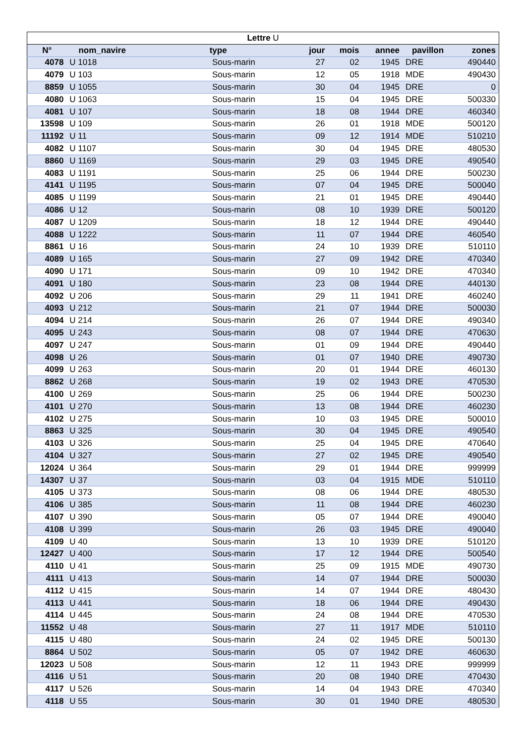| Lettre U | | | | | | | |
| --- | --- | --- | --- | --- | --- | --- | --- |
| N° | nom_navire | type | jour | mois | annee | pavillon | zones |
| 4078 | U 1018 | Sous-marin | 27 | 02 | 1945 | DRE | 490440 |
| 4079 | U 103 | Sous-marin | 12 | 05 | 1918 | MDE | 490430 |
| 8859 | U 1055 | Sous-marin | 30 | 04 | 1945 | DRE | 0 |
| 4080 | U 1063 | Sous-marin | 15 | 04 | 1945 | DRE | 500330 |
| 4081 | U 107 | Sous-marin | 18 | 08 | 1944 | DRE | 460340 |
| 13598 | U 109 | Sous-marin | 26 | 01 | 1918 | MDE | 500120 |
| 11192 | U 11 | Sous-marin | 09 | 12 | 1914 | MDE | 510210 |
| 4082 | U 1107 | Sous-marin | 30 | 04 | 1945 | DRE | 480530 |
| 8860 | U 1169 | Sous-marin | 29 | 03 | 1945 | DRE | 490540 |
| 4083 | U 1191 | Sous-marin | 25 | 06 | 1944 | DRE | 500230 |
| 4141 | U 1195 | Sous-marin | 07 | 04 | 1945 | DRE | 500040 |
| 4085 | U 1199 | Sous-marin | 21 | 01 | 1945 | DRE | 490440 |
| 4086 | U 12 | Sous-marin | 08 | 10 | 1939 | DRE | 500120 |
| 4087 | U 1209 | Sous-marin | 18 | 12 | 1944 | DRE | 490440 |
| 4088 | U 1222 | Sous-marin | 11 | 07 | 1944 | DRE | 460540 |
| 8861 | U 16 | Sous-marin | 24 | 10 | 1939 | DRE | 510110 |
| 4089 | U 165 | Sous-marin | 27 | 09 | 1942 | DRE | 470340 |
| 4090 | U 171 | Sous-marin | 09 | 10 | 1942 | DRE | 470340 |
| 4091 | U 180 | Sous-marin | 23 | 08 | 1944 | DRE | 440130 |
| 4092 | U 206 | Sous-marin | 29 | 11 | 1941 | DRE | 460240 |
| 4093 | U 212 | Sous-marin | 21 | 07 | 1944 | DRE | 500030 |
| 4094 | U 214 | Sous-marin | 26 | 07 | 1944 | DRE | 490340 |
| 4095 | U 243 | Sous-marin | 08 | 07 | 1944 | DRE | 470630 |
| 4097 | U 247 | Sous-marin | 01 | 09 | 1944 | DRE | 490440 |
| 4098 | U 26 | Sous-marin | 01 | 07 | 1940 | DRE | 490730 |
| 4099 | U 263 | Sous-marin | 20 | 01 | 1944 | DRE | 460130 |
| 8862 | U 268 | Sous-marin | 19 | 02 | 1943 | DRE | 470530 |
| 4100 | U 269 | Sous-marin | 25 | 06 | 1944 | DRE | 500230 |
| 4101 | U 270 | Sous-marin | 13 | 08 | 1944 | DRE | 460230 |
| 4102 | U 275 | Sous-marin | 10 | 03 | 1945 | DRE | 500010 |
| 8863 | U 325 | Sous-marin | 30 | 04 | 1945 | DRE | 490540 |
| 4103 | U 326 | Sous-marin | 25 | 04 | 1945 | DRE | 470640 |
| 4104 | U 327 | Sous-marin | 27 | 02 | 1945 | DRE | 490540 |
| 12024 | U 364 | Sous-marin | 29 | 01 | 1944 | DRE | 999999 |
| 14307 | U 37 | Sous-marin | 03 | 04 | 1915 | MDE | 510110 |
| 4105 | U 373 | Sous-marin | 08 | 06 | 1944 | DRE | 480530 |
| 4106 | U 385 | Sous-marin | 11 | 08 | 1944 | DRE | 460230 |
| 4107 | U 390 | Sous-marin | 05 | 07 | 1944 | DRE | 490040 |
| 4108 | U 399 | Sous-marin | 26 | 03 | 1945 | DRE | 490040 |
| 4109 | U 40 | Sous-marin | 13 | 10 | 1939 | DRE | 510120 |
| 12427 | U 400 | Sous-marin | 17 | 12 | 1944 | DRE | 500540 |
| 4110 | U 41 | Sous-marin | 25 | 09 | 1915 | MDE | 490730 |
| 4111 | U 413 | Sous-marin | 14 | 07 | 1944 | DRE | 500030 |
| 4112 | U 415 | Sous-marin | 14 | 07 | 1944 | DRE | 480430 |
| 4113 | U 441 | Sous-marin | 18 | 06 | 1944 | DRE | 490430 |
| 4114 | U 445 | Sous-marin | 24 | 08 | 1944 | DRE | 470530 |
| 11552 | U 48 | Sous-marin | 27 | 11 | 1917 | MDE | 510110 |
| 4115 | U 480 | Sous-marin | 24 | 02 | 1945 | DRE | 500130 |
| 8864 | U 502 | Sous-marin | 05 | 07 | 1942 | DRE | 460630 |
| 12023 | U 508 | Sous-marin | 12 | 11 | 1943 | DRE | 999999 |
| 4116 | U 51 | Sous-marin | 20 | 08 | 1940 | DRE | 470430 |
| 4117 | U 526 | Sous-marin | 14 | 04 | 1943 | DRE | 470340 |
| 4118 | U 55 | Sous-marin | 30 | 01 | 1940 | DRE | 480530 |